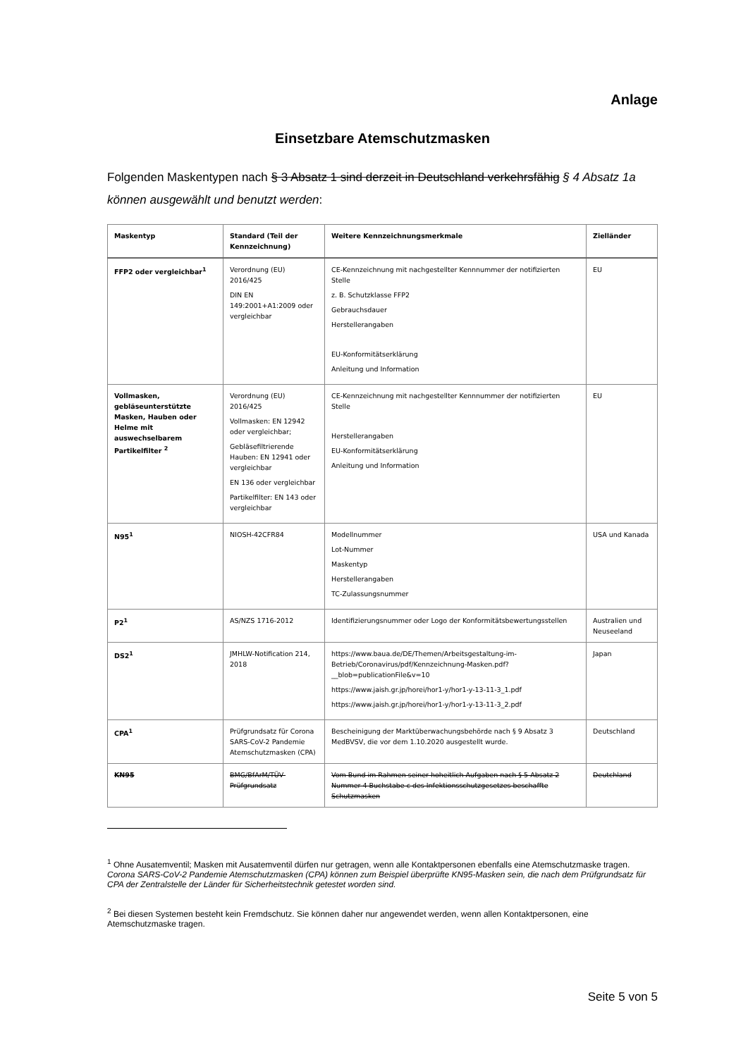Anlage
Einsetzbare Atemschutzmasken
Folgenden Maskentypen nach § 3 Absatz 1 sind derzeit in Deutschland verkehrsfähig § 4 Absatz 1a können ausgewählt und benutzt werden:
| Maskentyp | Standard (Teil der Kennzeichnung) | Weitere Kennzeichnungsmerkmale | Zielländer |
| --- | --- | --- | --- |
| FFP2 oder vergleichbar<sup>1</sup> | Verordnung (EU) 2016/425 DIN EN 149:2001+A1:2009 oder vergleichbar | CE-Kennzeichnung mit nachgestellter Kennnummer der notifizierten Stelle z. B. Schutzklasse FFP2 Gebrauchsdauer Herstellerangaben EU-Konformitätserklärung Anleitung und Information | EU |
| Vollmasken, gebläseunterstützte Masken, Hauben oder Helme mit auswechselbarem Partikelfilter <sup>2</sup> | Verordnung (EU) 2016/425 Vollmasken: EN 12942 oder vergleichbar; Gebläsefiltrierende Hauben: EN 12941 oder vergleichbar EN 136 oder vergleichbar Partikelfilter: EN 143 oder vergleichbar | CE-Kennzeichnung mit nachgestellter Kennnummer der notifizierten Stelle Herstellerangaben EU-Konformitätserklärung Anleitung und Information | EU |
| N95<sup>1</sup> | NIOSH-42CFR84 | Modellnummer Lot-Nummer Maskentyp Herstellerangaben TC-Zulassungsnummer | USA und Kanada |
| P2<sup>1</sup> | AS/NZS 1716-2012 | Identifizierungsnummer oder Logo der Konformitätsbewertungsstellen | Australien und Neuseeland |
| DS2<sup>1</sup> | JMHLW-Notification 214, 2018 | https://www.baua.de/DE/Themen/Arbeitsgestaltung-im-Betrieb/Coronavirus/pdf/Kennzeichnung-Masken.pdf?__blob=publicationFile&v=10 https://www.jaish.gr.jp/horei/hor1-y/hor1-y-13-11-3_1.pdf https://www.jaish.gr.jp/horei/hor1-y/hor1-y-13-11-3_2.pdf | Japan |
| CPA<sup>1</sup> | Prüfgrundsatz für Corona SARS-CoV-2 Pandemie Atemschutzmasken (CPA) | Bescheinigung der Marktüberwachungsbehörde nach § 9 Absatz 3 MedBVSV, die vor dem 1.10.2020 ausgestellt wurde. | Deutschland |
| KN95 | BMG/BfArM/TÜV-Prüfgrundsatz | Vom Bund im Rahmen seiner hoheitlich Aufgaben nach § 5 Absatz 2 Nummer 4 Buchstabe c des Infektionsschutzgesetzes beschaffte Schutzmasken | Deutchland |
<sup>1</sup> Ohne Ausatemventil; Masken mit Ausatemventil dürfen nur getragen, wenn alle Kontaktpersonen ebenfalls eine Atemschutzmaske tragen. Corona SARS-CoV-2 Pandemie Atemschutzmasken (CPA) können zum Beispiel überprüfte KN95-Masken sein, die nach dem Prüfgrundsatz für CPA der Zentralstelle der Länder für Sicherheitstechnik getestet worden sind.
<sup>2</sup> Bei diesen Systemen besteht kein Fremdschutz. Sie können daher nur angewendet werden, wenn allen Kontaktpersonen, eine Atemschutzmaske tragen.
Seite 5 von 5